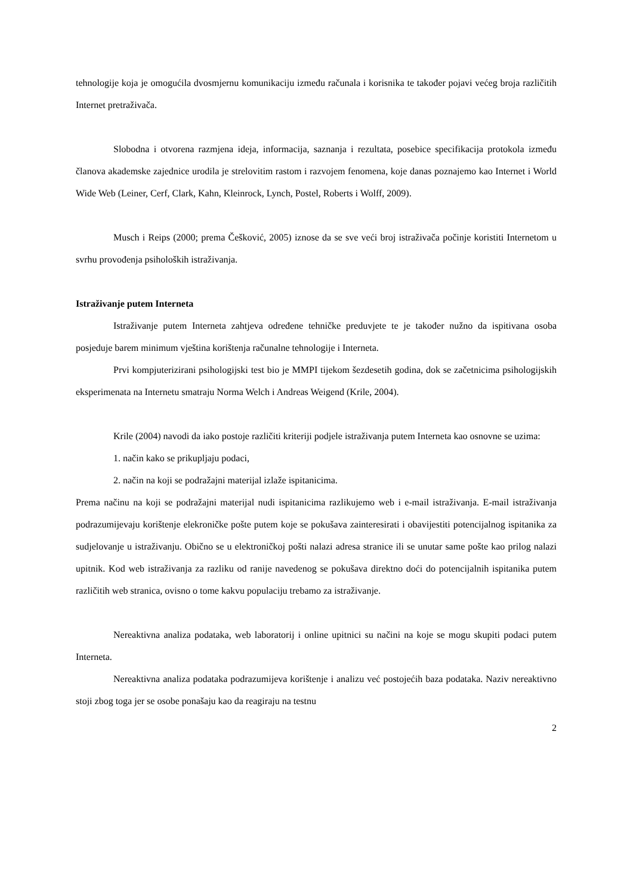tehnologije koja je omogućila dvosmjernu komunikaciju između računala i korisnika te također pojavi većeg broja različitih Internet pretraživača.
Slobodna i otvorena razmjena ideja, informacija, saznanja i rezultata, posebice specifikacija protokola između članova akademske zajednice urodila je strelovitim rastom i razvojem fenomena, koje danas poznajemo kao Internet i World Wide Web (Leiner, Cerf, Clark, Kahn, Kleinrock, Lynch, Postel, Roberts i Wolff, 2009).
Musch i Reips (2000; prema Češković, 2005) iznose da se sve veći broj istraživača počinje koristiti Internetom u svrhu provođenja psiholoških istraživanja.
Istraživanje putem Interneta
Istraživanje putem Interneta zahtjeva određene tehničke preduvjete te je također nužno da ispitivana osoba posjeduje barem minimum vještina korištenja računalne tehnologije i Interneta.
Prvi kompjuterizirani psihologijski test bio je MMPI tijekom šezdesetih godina, dok se začetnicima psihologijskih eksperimenata na Internetu smatraju Norma Welch i Andreas Weigend (Krile, 2004).
Krile (2004) navodi da iako postoje različiti kriteriji podjele istraživanja putem Interneta kao osnovne se uzima:
1. način kako se prikupljaju podaci,
2. način na koji se podražajni materijal izlaže ispitanicima.
Prema načinu na koji se podražajni materijal nudi ispitanicima razlikujemo web i e-mail istraživanja. E-mail istraživanja podrazumijevaju korištenje elekroničke pošte putem koje se pokušava zainteresirati i obavijestiti potencijalnog ispitanika za sudjelovanje u istraživanju. Obično se u elektroničkoj pošti nalazi adresa stranice ili se unutar same pošte kao prilog nalazi upitnik. Kod web istraživanja za razliku od ranije navedenog se pokušava direktno doći do potencijalnih ispitanika putem različitih web stranica, ovisno o tome kakvu populaciju trebamo za istraživanje.
Nereaktivna analiza podataka, web laboratorij i online upitnici su načini na koje se mogu skupiti podaci putem Interneta.
Nereaktivna analiza podataka podrazumijeva korištenje i analizu već postojećih baza podataka. Naziv nereaktivno stoji zbog toga jer se osobe ponašaju kao da reagiraju na testnu
2